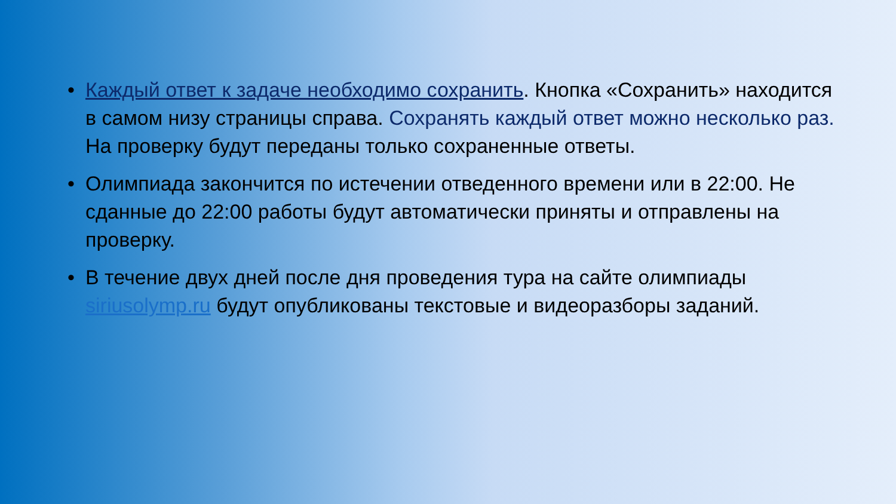• Каждый ответ к задаче необходимо сохранить. Кнопка «Сохранить» находится в самом низу страницы справа. Сохранять каждый ответ можно несколько раз.
На проверку будут переданы только сохраненные ответы.
• Олимпиада закончится по истечении отведенного времени или в 22:00. Не сданные до 22:00 работы будут автоматически приняты и отправлены на проверку.
• В течение двух дней после дня проведения тура на сайте олимпиады siriusolymp.ru будут опубликованы текстовые и видеоразборы заданий.